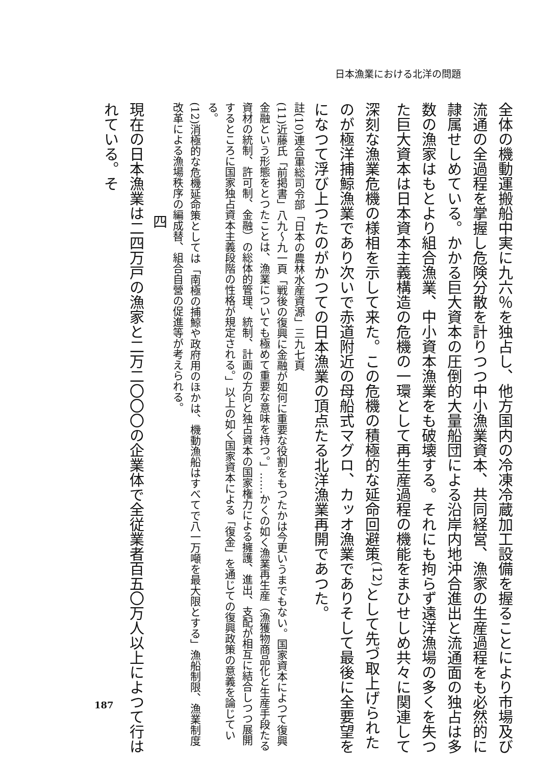日本漁業における北洋の問題
全体の機動運搬船中実に九六％を独占し、他方国内の冷凍冷蔵加工設備を握ることにより市場及び流通の全過程を掌握し危険分散を計りつつ中小漁業資本、共同経営、漁家の生産過程をも必然的に隷属せしめている。かかる巨大資本の圧倒的大量船団による沿岸内地沖合進出と流通面の独占は多数の漁家はもとより組合漁業、中小資本漁業をも破壊する。それにも拘らず遠洋漁場の多くを失つた巨大資本は日本資本主義構造の危機の一環として再生産過程の機能をまひせしめ共々に関連して深刻な漁業危機の様相を示して来た。この危機の積極的な延命回避策<sup>(12)</sup>として先づ取上げられたのが極洋捕鯨漁業であり次いで赤道附近の母船式マグロ、カッオ漁業でありそして最後に全要望をになつて浮び上つたのがかつての日本漁業の頂点たる北洋漁業再開であつた。
註(10)連合軍総司令部「日本の農林水産資源」三九七頁
(11)近藤氏「前掲書」八九～九一頁「戦後の復興に金融が如何に重要な役割をもつたかは今更いうまでもない。国家資本によつて復興金融という形態をとつたことは、漁業についても極めて重要な意味を持つ。」……かくの如く漁業再生産（漁獲物商品化と生産手段たる資材の統制、許可制、金融）の総体的管理、統制、計画の方向と独占資本の国家権力による擁護、進出、支配が相互に結合しつつ展開するところに国家独占資本主義段階の性格が規定される。」以上の如く国家資本による「復金」を通じての復興政策の意義を論じている。
(12)消極的な危機延命策としては「南極の捕鯨や政府用のほかは、機動漁船はすべてで八一万噸を最大限とする」漁船制限、漁業制度改革による漁場秩序の編成替、組合自營の促進等が考えられる。
四
現在の日本漁業は二四万戸の漁家と二万二〇〇〇の企業体で全従業者百五〇万人以上によつて行はれている。そ
187